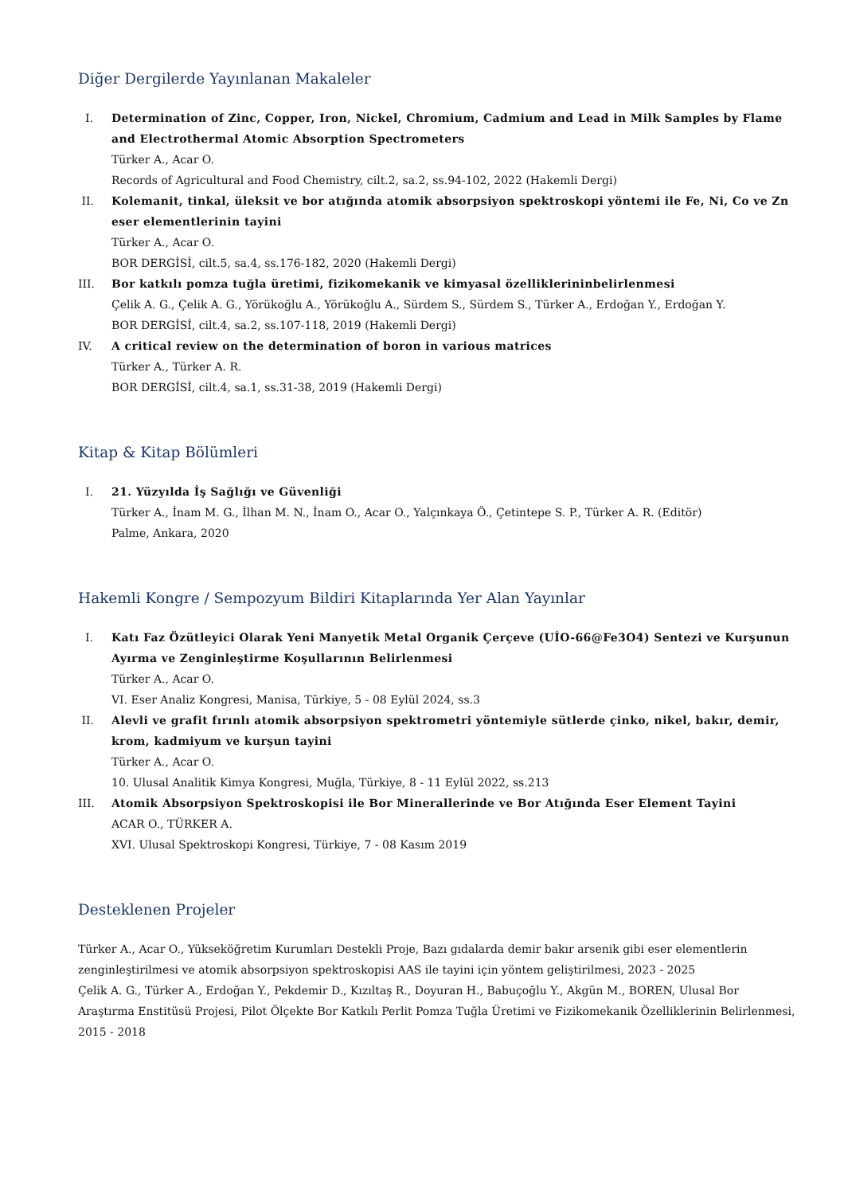Diğer Dergilerde Yayınlanan Makaleler
I. Determination of Zinc, Copper, Iron, Nickel, Chromium, Cadmium and Lead in Milk Samples by Flame and Electrothermal Atomic Absorption Spectrometers
Türker A., Acar O.
Records of Agricultural and Food Chemistry, cilt.2, sa.2, ss.94-102, 2022 (Hakemli Dergi)
II. Kolemanit, tinkal, üleksit ve bor atığında atomik absorpsiyon spektroskopi yöntemi ile Fe, Ni, Co ve Zn eser elementlerinin tayini
Türker A., Acar O.
BOR DERGİSİ, cilt.5, sa.4, ss.176-182, 2020 (Hakemli Dergi)
III. Bor katkılı pomza tuğla üretimi, fizikomekanik ve kimyasal özelliklerininbelirlenmesi
Çelik A. G., Çelik A. G., Yörükoğlu A., Yörükoğlu A., Sürdem S., Sürdem S., Türker A., Erdoğan Y., Erdoğan Y.
BOR DERGİSİ, cilt.4, sa.2, ss.107-118, 2019 (Hakemli Dergi)
IV. A critical review on the determination of boron in various matrices
Türker A., Türker A. R.
BOR DERGİSİ, cilt.4, sa.1, ss.31-38, 2019 (Hakemli Dergi)
Kitap & Kitap Bölümleri
I. 21. Yüzyılda İş Sağlığı ve Güvenliği
Türker A., İnam M. G., İlhan M. N., İnam O., Acar O., Yalçınkaya Ö., Çetintepe S. P., Türker A. R. (Editör)
Palme, Ankara, 2020
Hakemli Kongre / Sempozyum Bildiri Kitaplarında Yer Alan Yayınlar
I. Katı Faz Özütleyici Olarak Yeni Manyetik Metal Organik Çerçeve (UİO-66@Fe3O4) Sentezi ve Kurşunun Ayırma ve Zenginleştirme Koşullarının Belirlenmesi
Türker A., Acar O.
VI. Eser Analiz Kongresi, Manisa, Türkiye, 5 - 08 Eylül 2024, ss.3
II. Alevli ve grafit fırınlı atomik absorpsiyon spektrometri yöntemiyle sütlerde çinko, nikel, bakır, demir, krom, kadmiyum ve kurşun tayini
Türker A., Acar O.
10. Ulusal Analitik Kimya Kongresi, Muğla, Türkiye, 8 - 11 Eylül 2022, ss.213
III. Atomik Absorpsiyon Spektroskopisi ile Bor Minerallerinde ve Bor Atığında Eser Element Tayini
ACAR O., TÜRKER A.
XVI. Ulusal Spektroskopi Kongresi, Türkiye, 7 - 08 Kasım 2019
Desteklenen Projeler
Türker A., Acar O., Yükseköğretim Kurumları Destekli Proje, Bazı gıdalarda demir bakır arsenik gibi eser elementlerin zenginleştirilmesi ve atomik absorpsiyon spektroskopisi AAS ile tayini için yöntem geliştirilmesi, 2023 - 2025
Çelik A. G., Türker A., Erdoğan Y., Pekdemir D., Kızıltaş R., Doyuran H., Babuçoğlu Y., Akgün M., BOREN, Ulusal Bor Araştırma Enstitüsü Projesi, Pilot Ölçekte Bor Katkılı Perlit Pomza Tuğla Üretimi ve Fizikomekanik Özelliklerinin Belirlenmesi, 2015 - 2018